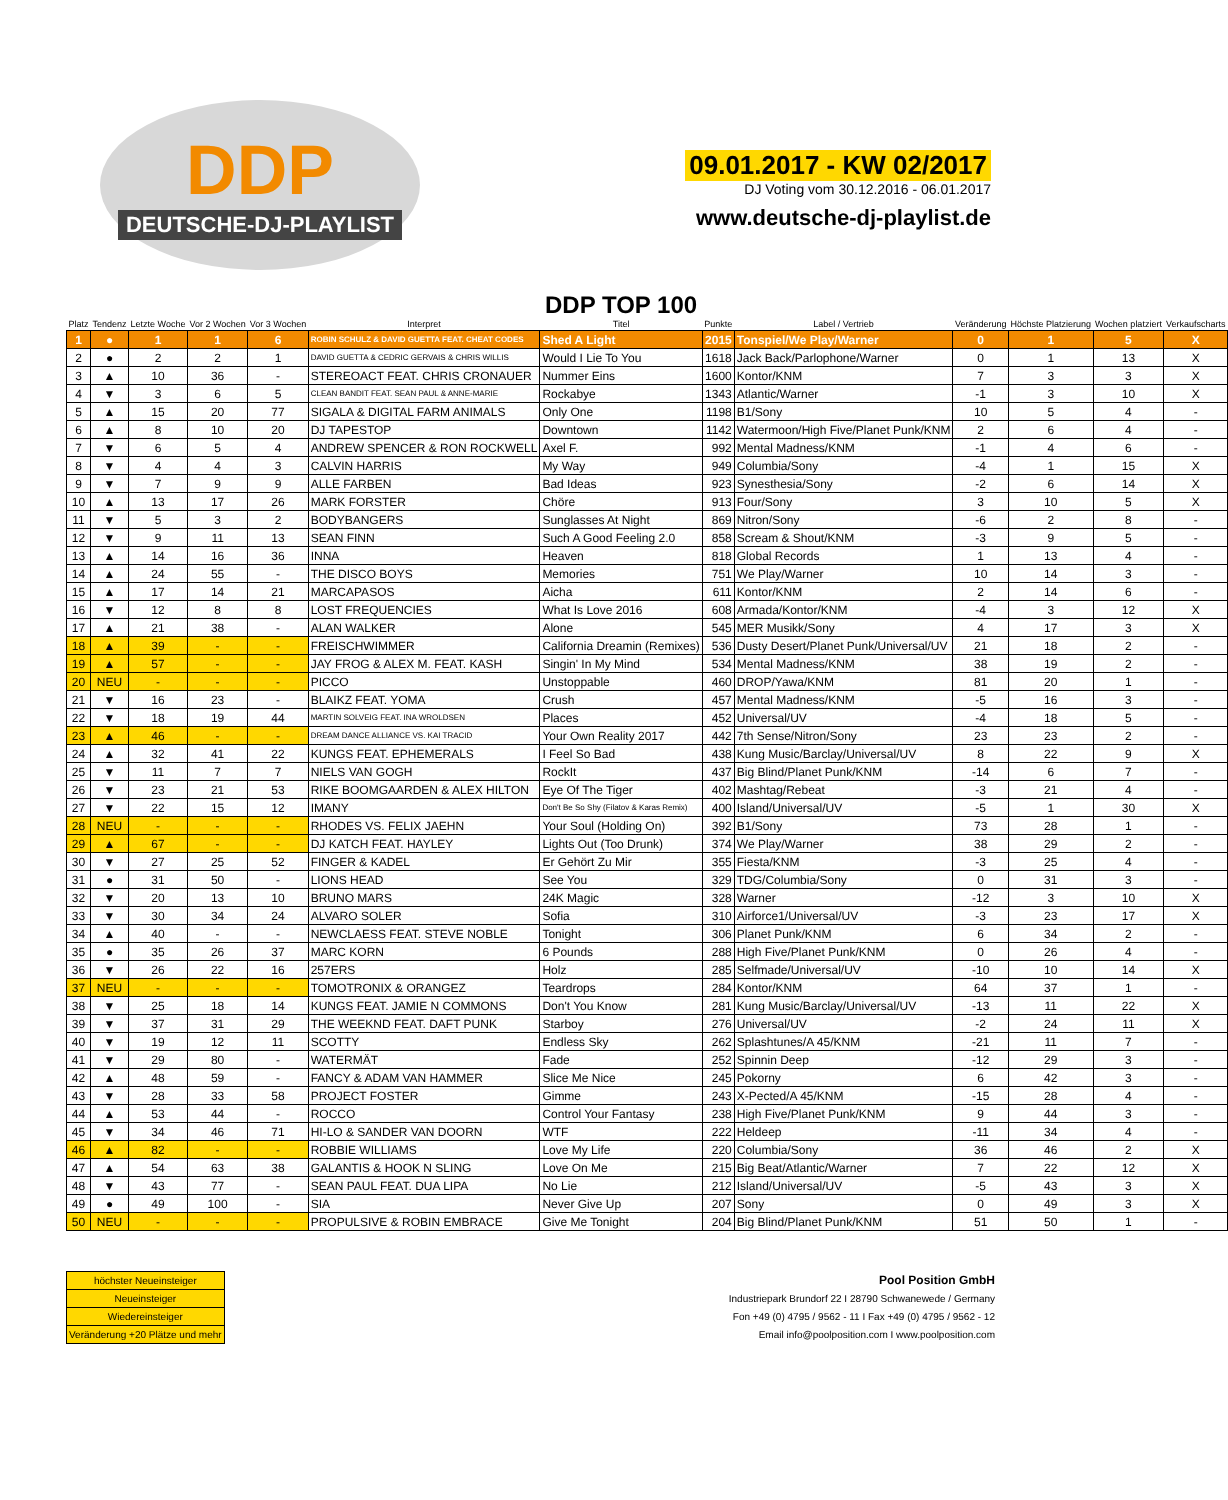DDP
DEUTSCHE-DJ-PLAYLIST
09.01.2017 - KW 02/2017
DJ Voting vom 30.12.2016 - 06.01.2017
www.deutsche-dj-playlist.de
| Platz | Tendenz | Letzte Woche | Vor 2 Wochen | Vor 3 Wochen | Interpret | DDP TOP 100 Titel | Punkte | Label / Vertrieb | Veränderung | Höchste Platzierung | Wochen platziert | Verkaufscharts |
| --- | --- | --- | --- | --- | --- | --- | --- | --- | --- | --- | --- | --- |
| 1 | ● | 1 | 1 | 6 | ROBIN SCHULZ & DAVID GUETTA FEAT. CHEAT CODES | Shed A Light | 2015 | Tonspiel/We Play/Warner | 0 | 1 | 5 | X |
| 2 | ● | 2 | 2 | 1 | DAVID GUETTA & CEDRIC GERVAIS & CHRIS WILLIS | Would I Lie To You | 1618 | Jack Back/Parlophone/Warner | 0 | 1 | 13 | X |
| 3 | ▲ | 10 | 36 | - | STEREOACT FEAT. CHRIS CRONAUER | Nummer Eins | 1600 | Kontor/KNM | 7 | 3 | 3 | X |
| 4 | ▼ | 3 | 6 | 5 | CLEAN BANDIT FEAT. SEAN PAUL & ANNE-MARIE | Rockabye | 1343 | Atlantic/Warner | -1 | 3 | 10 | X |
| 5 | ▲ | 15 | 20 | 77 | SIGALA & DIGITAL FARM ANIMALS | Only One | 1198 | B1/Sony | 10 | 5 | 4 | - |
| 6 | ▲ | 8 | 10 | 20 | DJ TAPESTOP | Downtown | 1142 | Watermoon/High Five/Planet Punk/KNM | 2 | 6 | 4 | - |
| 7 | ▼ | 6 | 5 | 4 | ANDREW SPENCER & RON ROCKWELL | Axel F. | 992 | Mental Madness/KNM | -1 | 4 | 6 | - |
| 8 | ▼ | 4 | 4 | 3 | CALVIN HARRIS | My Way | 949 | Columbia/Sony | -4 | 1 | 15 | X |
| 9 | ▼ | 7 | 9 | 9 | ALLE FARBEN | Bad Ideas | 923 | Synesthesia/Sony | -2 | 6 | 14 | X |
| 10 | ▲ | 13 | 17 | 26 | MARK FORSTER | Chöre | 913 | Four/Sony | 3 | 10 | 5 | X |
| 11 | ▼ | 5 | 3 | 2 | BODYBANGERS | Sunglasses At Night | 869 | Nitron/Sony | -6 | 2 | 8 | - |
| 12 | ▼ | 9 | 11 | 13 | SEAN FINN | Such A Good Feeling 2.0 | 858 | Scream & Shout/KNM | -3 | 9 | 5 | - |
| 13 | ▲ | 14 | 16 | 36 | INNA | Heaven | 818 | Global Records | 1 | 13 | 4 | - |
| 14 | ▲ | 24 | 55 | - | THE DISCO BOYS | Memories | 751 | We Play/Warner | 10 | 14 | 3 | - |
| 15 | ▲ | 17 | 14 | 21 | MARCAPASOS | Aicha | 611 | Kontor/KNM | 2 | 14 | 6 | - |
| 16 | ▼ | 12 | 8 | 8 | LOST FREQUENCIES | What Is Love 2016 | 608 | Armada/Kontor/KNM | -4 | 3 | 12 | X |
| 17 | ▲ | 21 | 38 | - | ALAN WALKER | Alone | 545 | MER Musikk/Sony | 4 | 17 | 3 | X |
| 18 | ▲ | 39 | - | - | FREISCHWIMMER | California Dreamin (Remixes) | 536 | Dusty Desert/Planet Punk/Universal/UV | 21 | 18 | 2 | - |
| 19 | ▲ | 57 | - | - | JAY FROG & ALEX M. FEAT. KASH | Singin' In My Mind | 534 | Mental Madness/KNM | 38 | 19 | 2 | - |
| 20 | NEU | - | - | - | PICCO | Unstoppable | 460 | DROP/Yawa/KNM | 81 | 20 | 1 | - |
| 21 | ▼ | 16 | 23 | - | BLAIKZ FEAT. YOMA | Crush | 457 | Mental Madness/KNM | -5 | 16 | 3 | - |
| 22 | ▼ | 18 | 19 | 44 | MARTIN SOLVEIG FEAT. INA WROLDSEN | Places | 452 | Universal/UV | -4 | 18 | 5 | - |
| 23 | ▲ | 46 | - | - | DREAM DANCE ALLIANCE VS. KAI TRACID | Your Own Reality 2017 | 442 | 7th Sense/Nitron/Sony | 23 | 23 | 2 | - |
| 24 | ▲ | 32 | 41 | 22 | KUNGS FEAT. EPHEMERALS | I Feel So Bad | 438 | Kung Music/Barclay/Universal/UV | 8 | 22 | 9 | X |
| 25 | ▼ | 11 | 7 | 7 | NIELS VAN GOGH | RockIt | 437 | Big Blind/Planet Punk/KNM | -14 | 6 | 7 | - |
| 26 | ▼ | 23 | 21 | 53 | RIKE BOOMGAARDEN & ALEX HILTON | Eye Of The Tiger | 402 | Mashtag/Rebeat | -3 | 21 | 4 | - |
| 27 | ▼ | 22 | 15 | 12 | IMANY | Don't Be So Shy (Filatov & Karas Remix) | 400 | Island/Universal/UV | -5 | 1 | 30 | X |
| 28 | NEU | - | - | - | RHODES VS. FELIX JAEHN | Your Soul (Holding On) | 392 | B1/Sony | 73 | 28 | 1 | - |
| 29 | ▲ | 67 | - | - | DJ KATCH FEAT. HAYLEY | Lights Out (Too Drunk) | 374 | We Play/Warner | 38 | 29 | 2 | - |
| 30 | ▼ | 27 | 25 | 52 | FINGER & KADEL | Er Gehört Zu Mir | 355 | Fiesta/KNM | -3 | 25 | 4 | - |
| 31 | ● | 31 | 50 | - | LIONS HEAD | See You | 329 | TDG/Columbia/Sony | 0 | 31 | 3 | - |
| 32 | ▼ | 20 | 13 | 10 | BRUNO MARS | 24K Magic | 328 | Warner | -12 | 3 | 10 | X |
| 33 | ▼ | 30 | 34 | 24 | ALVARO SOLER | Sofia | 310 | Airforce1/Universal/UV | -3 | 23 | 17 | X |
| 34 | ▲ | 40 | - | - | NEWCLAESS FEAT. STEVE NOBLE | Tonight | 306 | Planet Punk/KNM | 6 | 34 | 2 | - |
| 35 | ● | 35 | 26 | 37 | MARC KORN | 6 Pounds | 288 | High Five/Planet Punk/KNM | 0 | 26 | 4 | - |
| 36 | ▼ | 26 | 22 | 16 | 257ERS | Holz | 285 | Selfmade/Universal/UV | -10 | 10 | 14 | X |
| 37 | NEU | - | - | - | TOMOTRONIX & ORANGEZ | Teardrops | 284 | Kontor/KNM | 64 | 37 | 1 | - |
| 38 | ▼ | 25 | 18 | 14 | KUNGS FEAT. JAMIE N COMMONS | Don't You Know | 281 | Kung Music/Barclay/Universal/UV | -13 | 11 | 22 | X |
| 39 | ▼ | 37 | 31 | 29 | THE WEEKND FEAT. DAFT PUNK | Starboy | 276 | Universal/UV | -2 | 24 | 11 | X |
| 40 | ▼ | 19 | 12 | 11 | SCOTTY | Endless Sky | 262 | Splashtunes/A 45/KNM | -21 | 11 | 7 | - |
| 41 | ▼ | 29 | 80 | - | WATERMÄT | Fade | 252 | Spinnin Deep | -12 | 29 | 3 | - |
| 42 | ▲ | 48 | 59 | - | FANCY & ADAM VAN HAMMER | Slice Me Nice | 245 | Pokorny | 6 | 42 | 3 | - |
| 43 | ▼ | 28 | 33 | 58 | PROJECT FOSTER | Gimme | 243 | X-Pected/A 45/KNM | -15 | 28 | 4 | - |
| 44 | ▲ | 53 | 44 | - | ROCCO | Control Your Fantasy | 238 | High Five/Planet Punk/KNM | 9 | 44 | 3 | - |
| 45 | ▼ | 34 | 46 | 71 | HI-LO & SANDER VAN DOORN | WTF | 222 | Heldeep | -11 | 34 | 4 | - |
| 46 | ▲ | 82 | - | - | ROBBIE WILLIAMS | Love My Life | 220 | Columbia/Sony | 36 | 46 | 2 | X |
| 47 | ▲ | 54 | 63 | 38 | GALANTIS & HOOK N SLING | Love On Me | 215 | Big Beat/Atlantic/Warner | 7 | 22 | 12 | X |
| 48 | ▼ | 43 | 77 | - | SEAN PAUL FEAT. DUA LIPA | No Lie | 212 | Island/Universal/UV | -5 | 43 | 3 | X |
| 49 | ● | 49 | 100 | - | SIA | Never Give Up | 207 | Sony | 0 | 49 | 3 | X |
| 50 | NEU | - | - | - | PROPULSIVE & ROBIN EMBRACE | Give Me Tonight | 204 | Big Blind/Planet Punk/KNM | 51 | 50 | 1 | - |
| höchster Neueinsteiger |
| Neueinsteiger |
| Wiedereinsteiger |
| Veränderung +20 Plätze und mehr |
Pool Position GmbH
Industriepark Brundorf 22 I 28790 Schwanewede / Germany
Fon +49 (0) 4795 / 9562 - 11 I Fax +49 (0) 4795 / 9562 - 12
Email info@poolposition.com I www.poolposition.com